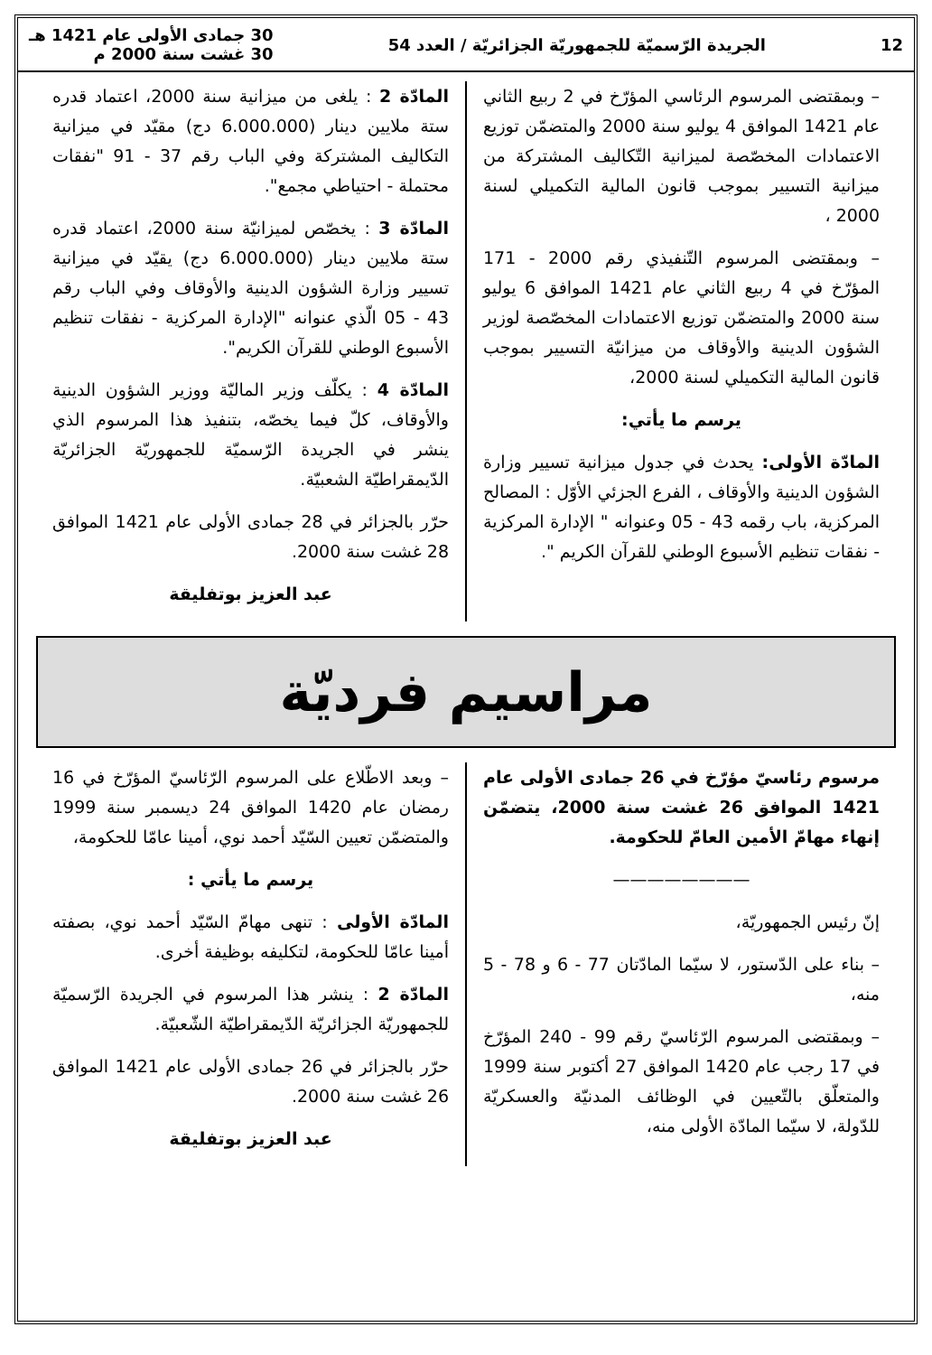12 الجريدة الرّسميّة للجمهوريّة الجزائريّة / العدد 54 30 جمادى الأولى عام 1421 هـ
30 غشت سنة 2000 م
– وبمقتضى المرسوم الرئاسي المؤرّخ في 2 ربيع الثاني عام 1421 الموافق 4 يوليو سنة 2000 والمتضمّن توزيع الاعتمادات المخصّصة لميزانية التّكاليف المشتركة من ميزانية التسيير بموجب قانون المالية التكميلي لسنة 2000 ،
– وبمقتضى المرسوم التّنفيذي رقم 2000 - 171 المؤرّخ في 4 ربيع الثاني عام 1421 الموافق 6 يوليو سنة 2000 والمتضمّن توزيع الاعتمادات المخصّصة لوزير الشؤون الدينية والأوقاف من ميزانيّة التسيير بموجب قانون المالية التكميلي لسنة 2000،
يرسم ما يأتي:
المادّة الأولى: يحدث في جدول ميزانية تسيير وزارة الشؤون الدينية والأوقاف ، الفرع الجزئي الأوّل : المصالح المركزية، باب رقمه 43 - 05 وعنوانه " الإدارة المركزية - نفقات تنظيم الأسبوع الوطني للقرآن الكريم ".
المادّة 2 : يلغى من ميزانية سنة 2000، اعتماد قدره ستة ملايين دينار (6.000.000 دج) مقيّد في ميزانية التكاليف المشتركة وفي الباب رقم 37 - 91 "نفقات محتملة - احتياطي مجمع".
المادّة 3 : يخصّص لميزانيّة سنة 2000، اعتماد قدره ستة ملايين دينار (6.000.000 دج) يقيّد في ميزانية تسيير وزارة الشؤون الدينية والأوقاف وفي الباب رقم 43 - 05 الّذي عنوانه "الإدارة المركزية - نفقات تنظيم الأسبوع الوطني للقرآن الكريم".
المادّة 4 : يكلّف وزير الماليّة ووزير الشؤون الدينية والأوقاف، كلّ فيما يخصّه، بتنفيذ هذا المرسوم الذي ينشر في الجريدة الرّسميّة للجمهوريّة الجزائريّة الدّيمقراطيّة الشعبيّة.
حرّر بالجزائر في 28 جمادى الأولى عام 1421 الموافق 28 غشت سنة 2000.
عبد العزيز بوتفليقة
مراسيم فرديّة
مرسوم رئاسيّ مؤرّخ في 26 جمادى الأولى عام 1421 الموافق 26 غشت سنة 2000، يتضمّن إنهاء مهامّ الأمين العامّ للحكومة.
————————
إنّ رئيس الجمهوريّة،
– بناء على الدّستور، لا سيّما المادّتان 77 - 6 و 78 - 5 منه،
– وبمقتضى المرسوم الرّئاسيّ رقم 99 - 240 المؤرّخ في 17 رجب عام 1420 الموافق 27 أكتوبر سنة 1999 والمتعلّق بالتّعيين في الوظائف المدنيّة والعسكريّة للدّولة، لا سيّما المادّة الأولى منه،
– وبعد الاطّلاع على المرسوم الرّئاسيّ المؤرّخ في 16 رمضان عام 1420 الموافق 24 ديسمبر سنة 1999 والمتضمّن تعيين السّيّد أحمد نوي، أمينا عامّا للحكومة،
يرسم ما يأتي :
المادّة الأولى : تنهى مهامّ السّيّد أحمد نوي، بصفته أمينا عامّا للحكومة، لتكليفه بوظيفة أخرى.
المادّة 2 : ينشر هذا المرسوم في الجريدة الرّسميّة للجمهوريّة الجزائريّة الدّيمقراطيّة الشّعبيّة.
حرّر بالجزائر في 26 جمادى الأولى عام 1421 الموافق 26 غشت سنة 2000.
عبد العزيز بوتفليقة